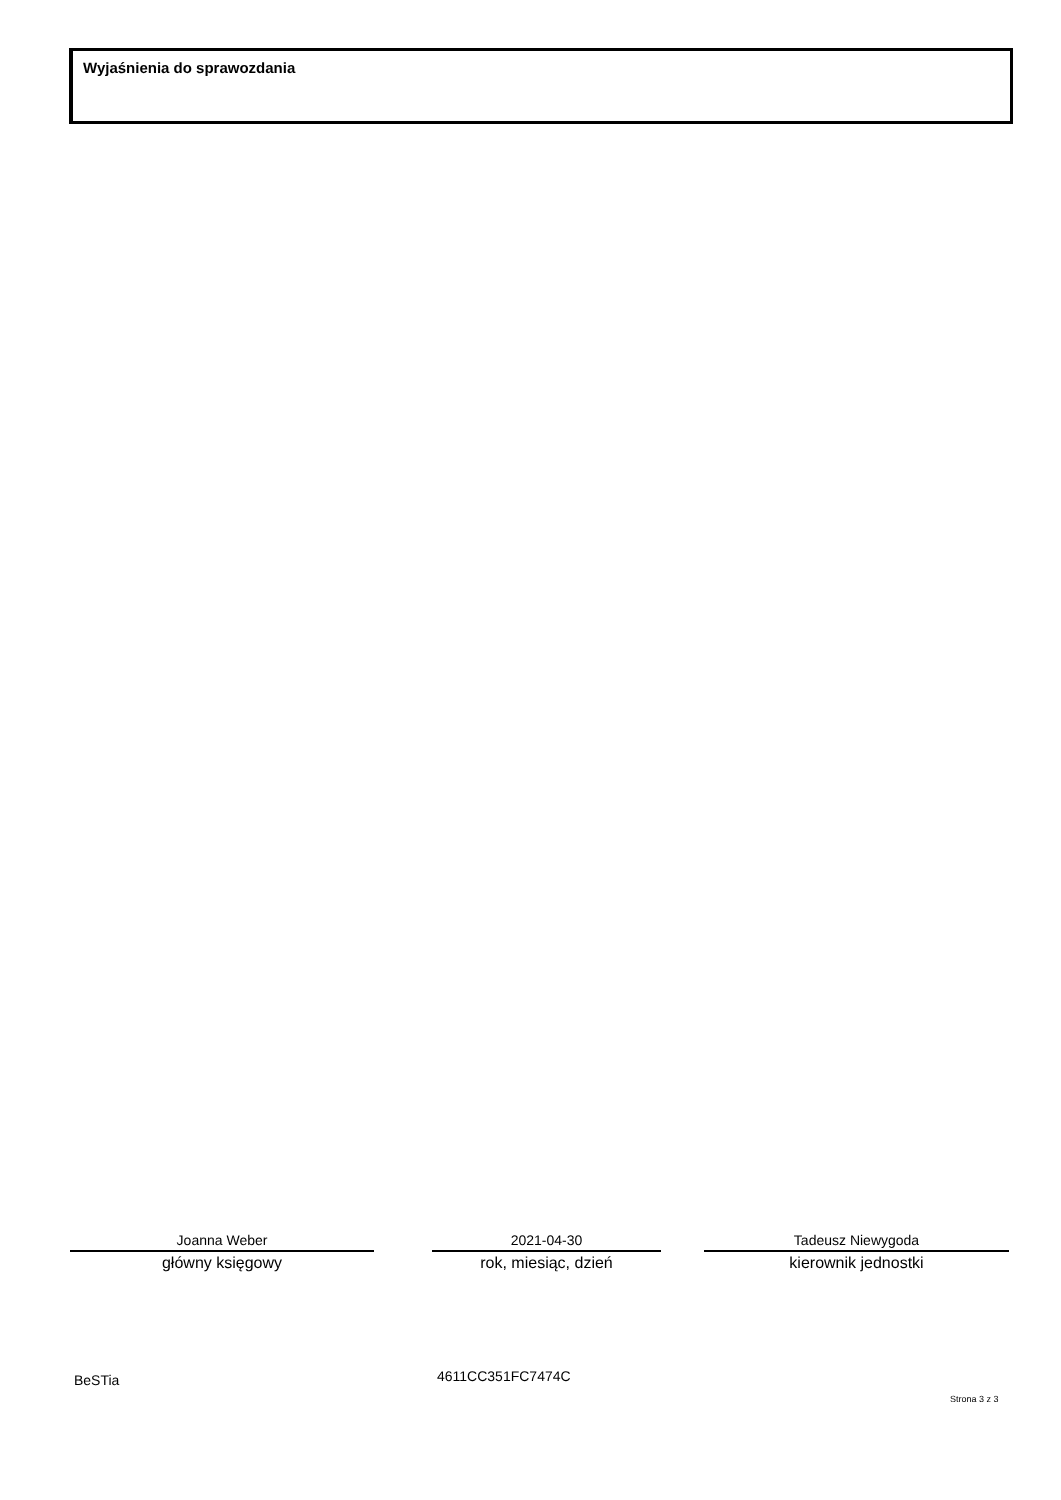Wyjaśnienia do sprawozdania
Joanna Weber
główny księgowy
2021-04-30
rok, miesiąc, dzień
Tadeusz Niewygoda
kierownik jednostki
BeSTia 4611CC351FC7474C
Strona 3 z 3